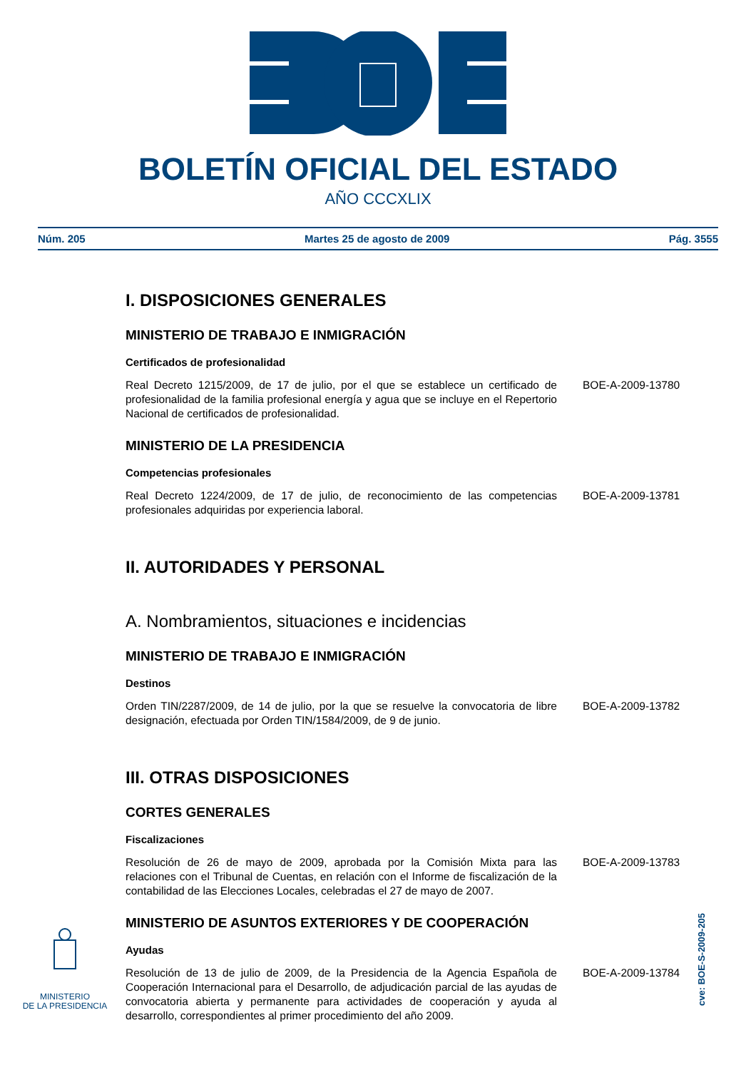BOLETÍN OFICIAL DEL ESTADO
AÑO CCCXLIX
Núm. 205 Martes 25 de agosto de 2009 Pág. 3555
I. DISPOSICIONES GENERALES
MINISTERIO DE TRABAJO E INMIGRACIÓN
Certificados de profesionalidad
Real Decreto 1215/2009, de 17 de julio, por el que se establece un certificado de profesionalidad de la familia profesional energía y agua que se incluye en el Repertorio Nacional de certificados de profesionalidad.
BOE-A-2009-13780
MINISTERIO DE LA PRESIDENCIA
Competencias profesionales
Real Decreto 1224/2009, de 17 de julio, de reconocimiento de las competencias profesionales adquiridas por experiencia laboral.
BOE-A-2009-13781
II. AUTORIDADES Y PERSONAL
A. Nombramientos, situaciones e incidencias
MINISTERIO DE TRABAJO E INMIGRACIÓN
Destinos
Orden TIN/2287/2009, de 14 de julio, por la que se resuelve la convocatoria de libre designación, efectuada por Orden TIN/1584/2009, de 9 de junio.
BOE-A-2009-13782
III. OTRAS DISPOSICIONES
CORTES GENERALES
Fiscalizaciones
Resolución de 26 de mayo de 2009, aprobada por la Comisión Mixta para las relaciones con el Tribunal de Cuentas, en relación con el Informe de fiscalización de la contabilidad de las Elecciones Locales, celebradas el 27 de mayo de 2007.
BOE-A-2009-13783
MINISTERIO DE ASUNTOS EXTERIORES Y DE COOPERACIÓN
Ayudas
Resolución de 13 de julio de 2009, de la Presidencia de la Agencia Española de Cooperación Internacional para el Desarrollo, de adjudicación parcial de las ayudas de convocatoria abierta y permanente para actividades de cooperación y ayuda al desarrollo, correspondientes al primer procedimiento del año 2009.
BOE-A-2009-13784
MINISTERIO
DE LA PRESIDENCIA
cve: BOE-S-2009-205